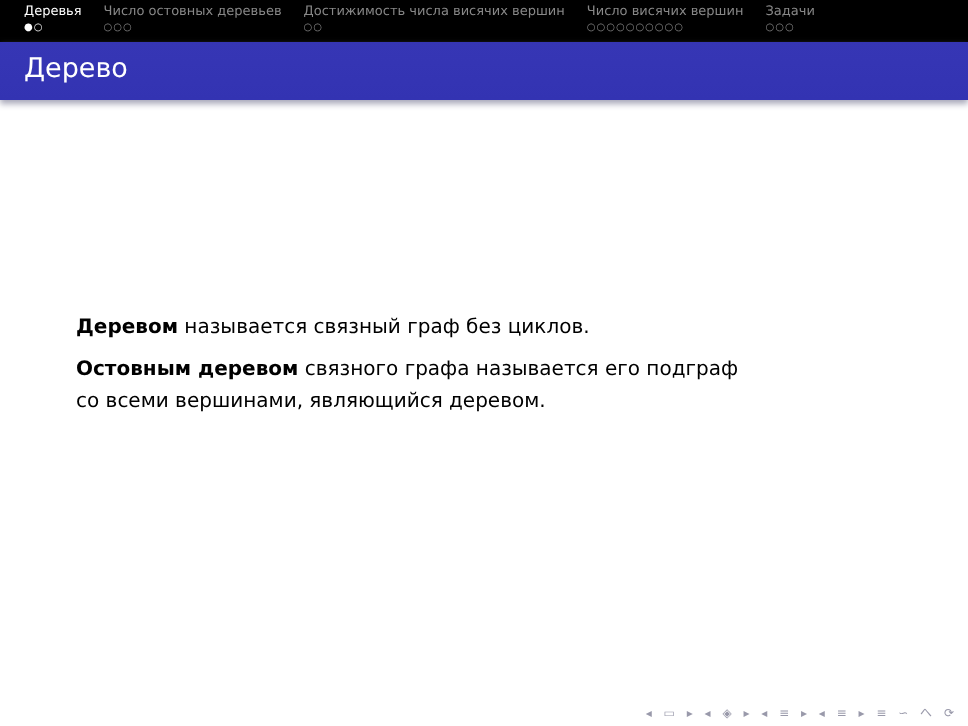Деревья
●○
Число остовных деревьев
○○○
Достижимость числа висячих вершин
○○
Число висячих вершин
○○○○○○○○○○
Задачи
○○○
Дерево
Деревом называется связный граф без циклов.
Остовным деревом связного графа называется его подграф
со всеми вершинами, являющийся деревом.
◂ ▭ ▸ ◂ ◈ ▸ ◂ ≡ ▸ ◂ ≡ ▸ ≡ ∽ へ ⟳